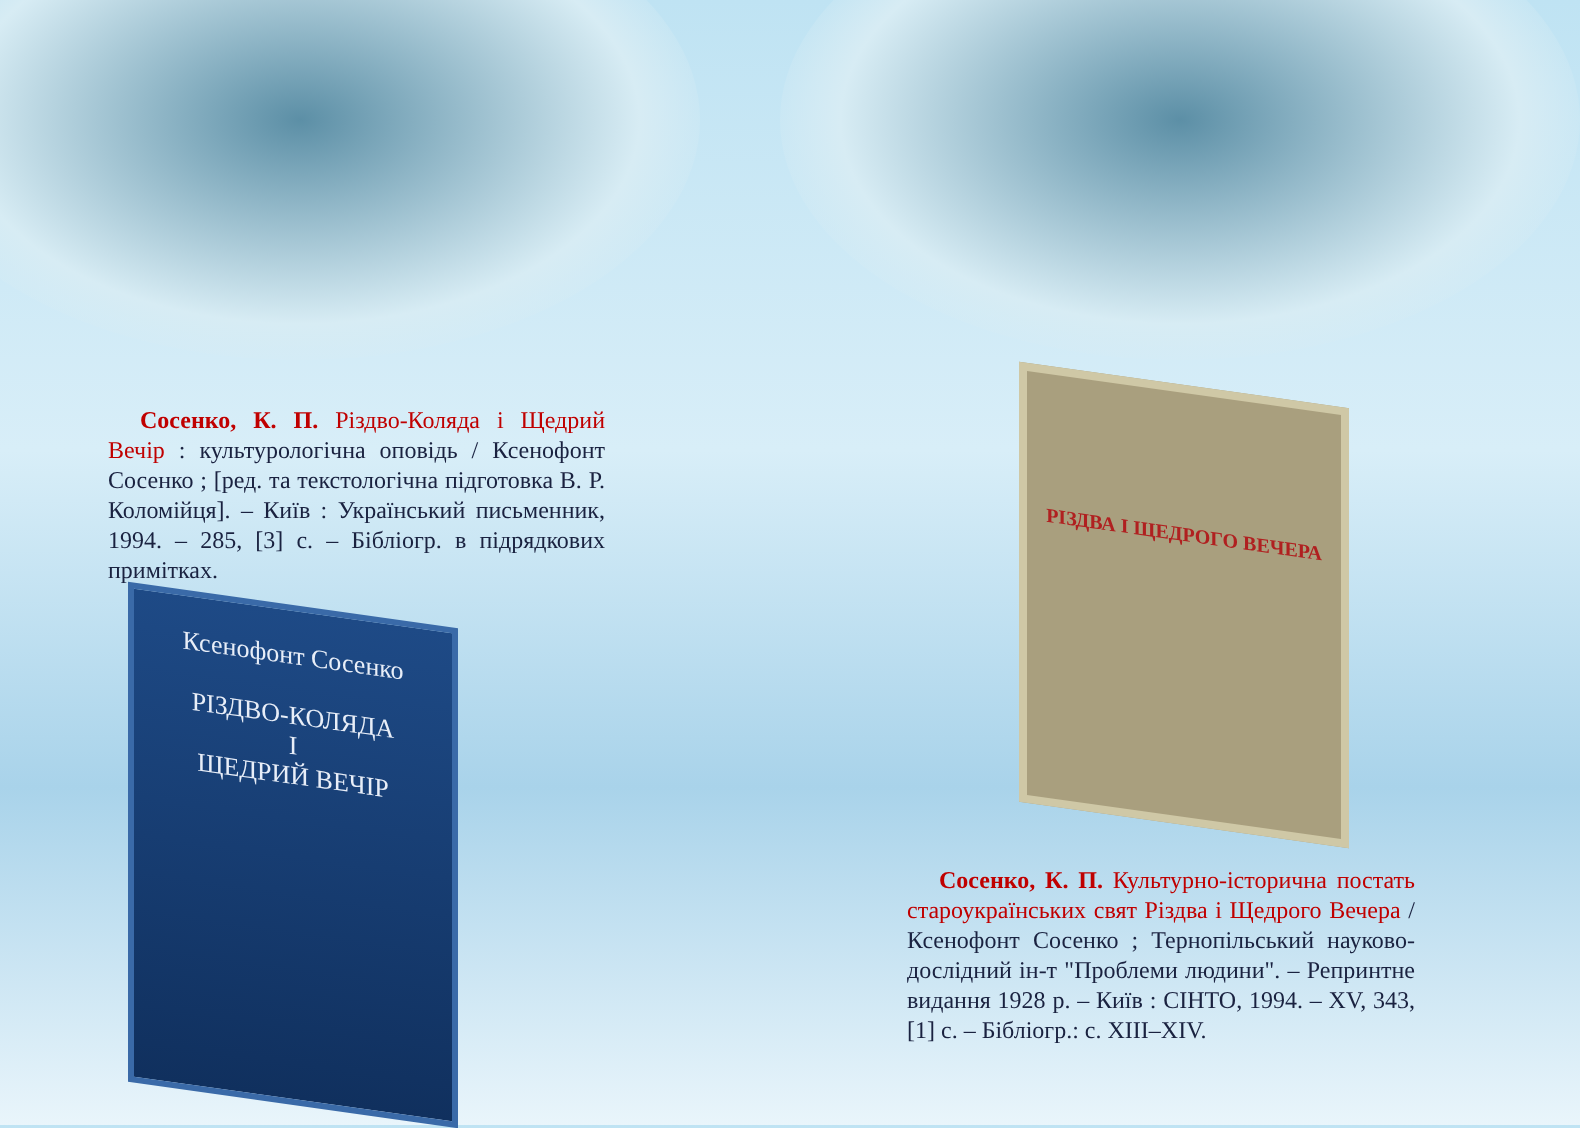Сосенко, К. П. Різдво-Коляда і Щедрий Вечір : культурологічна оповідь / Ксенофонт Сосенко ; [ред. та текстологічна підготовка В. Р. Коломійця]. – Київ : Український письменник, 1994. – 285, [3] с. – Бібліогр. в підрядкових примітках.
Ксенофонт Сосенко
РІЗДВО-КОЛЯДА
І
ЩЕДРИЙ ВЕЧІР
РІЗДВА І ЩЕДРОГО ВЕЧЕРА
Сосенко, К. П. Культурно-історична постать староукраїнських свят Різдва і Щедрого Вечера / Ксенофонт Сосенко ; Тернопільський науково-дослідний ін-т "Проблеми людини". – Репринтне видання 1928 р. – Київ : СІНТО, 1994. – XV, 343, [1] с. – Бібліогр.: с. XIII–XIV.